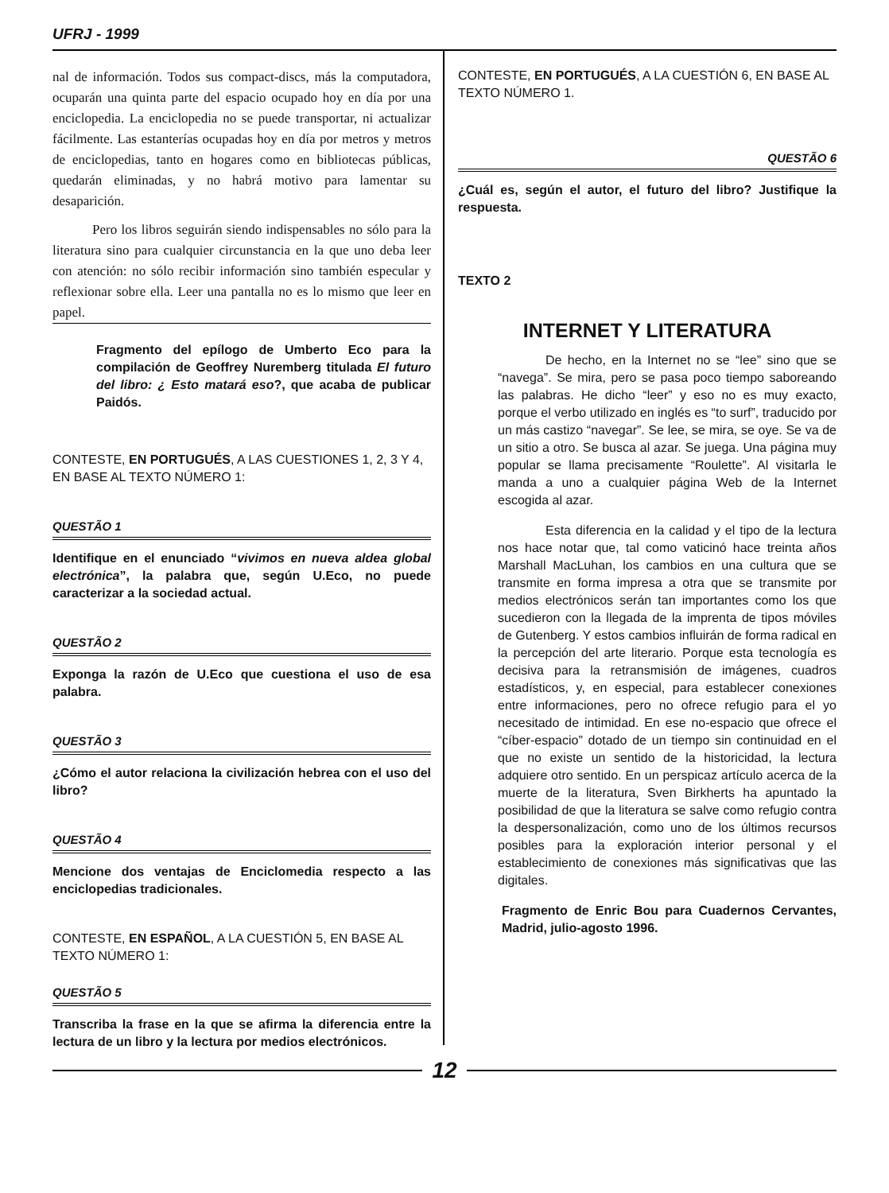UFRJ - 1999
nal de información. Todos sus compact-discs, más la computadora, ocuparán una quinta parte del espacio ocupado hoy en día por una enciclopedia. La enciclopedia no se puede transportar, ni actualizar fácilmente. Las estanterías ocupadas hoy en día por metros y metros de enciclopedias, tanto en hogares como en bibliotecas públicas, quedarán eliminadas, y no habrá motivo para lamentar su desaparición.
Pero los libros seguirán siendo indispensables no sólo para la literatura sino para cualquier circunstancia en la que uno deba leer con atención: no sólo recibir información sino también especular y reflexionar sobre ella. Leer una pantalla no es lo mismo que leer en papel.
Fragmento del epílogo de Umberto Eco para la compilación de Geoffrey Nuremberg titulada El futuro del libro: ¿ Esto matará eso?, que acaba de publicar Paidós.
CONTESTE, EN PORTUGUÉS, A LAS CUESTIONES 1, 2, 3 Y 4, EN BASE AL TEXTO NÚMERO 1:
QUESTÃO 1
Identifique en el enunciado “vivimos en nueva aldea global electrónica”, la palabra que, según U.Eco, no puede caracterizar a la sociedad actual.
QUESTÃO 2
Exponga la razón de U.Eco que cuestiona el uso de esa palabra.
QUESTÃO 3
¿Cómo el autor relaciona la civilización hebrea con el uso del libro?
QUESTÃO 4
Mencione dos ventajas de Enciclomedia respecto a las enciclopedias tradicionales.
CONTESTE, EN ESPAÑOL, A LA CUESTIÓN 5, EN BASE AL TEXTO NÚMERO 1:
QUESTÃO 5
Transcriba la frase en la que se afirma la diferencia entre la lectura de un libro y la lectura por medios electrónicos.
CONTESTE, EN PORTUGUÉS, A LA CUESTIÓN 6, EN BASE AL TEXTO NÚMERO 1.
QUESTÃO 6
¿Cuál es, según el autor, el futuro del libro? Justifique la respuesta.
TEXTO 2
INTERNET Y LITERATURA
De hecho, en la Internet no se “lee” sino que se “navega”. Se mira, pero se pasa poco tiempo saboreando las palabras. He dicho “leer” y eso no es muy exacto, porque el verbo utilizado en inglés es “to surf”, traducido por un más castizo “navegar”. Se lee, se mira, se oye. Se va de un sitio a otro. Se busca al azar. Se juega. Una página muy popular se llama precisamente “Roulette”. Al visitarla le manda a uno a cualquier página Web de la Internet escogida al azar.
Esta diferencia en la calidad y el tipo de la lectura nos hace notar que, tal como vaticinó hace treinta años Marshall MacLuhan, los cambios en una cultura que se transmite en forma impresa a otra que se transmite por medios electrónicos serán tan importantes como los que sucedieron con la llegada de la imprenta de tipos móviles de Gutenberg. Y estos cambios influirán de forma radical en la percepción del arte literario. Porque esta tecnología es decisiva para la retransmisión de imágenes, cuadros estadísticos, y, en especial, para establecer conexiones entre informaciones, pero no ofrece refugio para el yo necesitado de intimidad. En ese no-espacio que ofrece el “cíber-espacio” dotado de un tiempo sin continuidad en el que no existe un sentido de la historicidad, la lectura adquiere otro sentido. En un perspicaz artículo acerca de la muerte de la literatura, Sven Birkherts ha apuntado la posibilidad de que la literatura se salve como refugio contra la despersonalización, como uno de los últimos recursos posibles para la exploración interior personal y el establecimiento de conexiones más significativas que las digitales.
Fragmento de Enric Bou para Cuadernos Cervantes, Madrid, julio-agosto 1996.
12